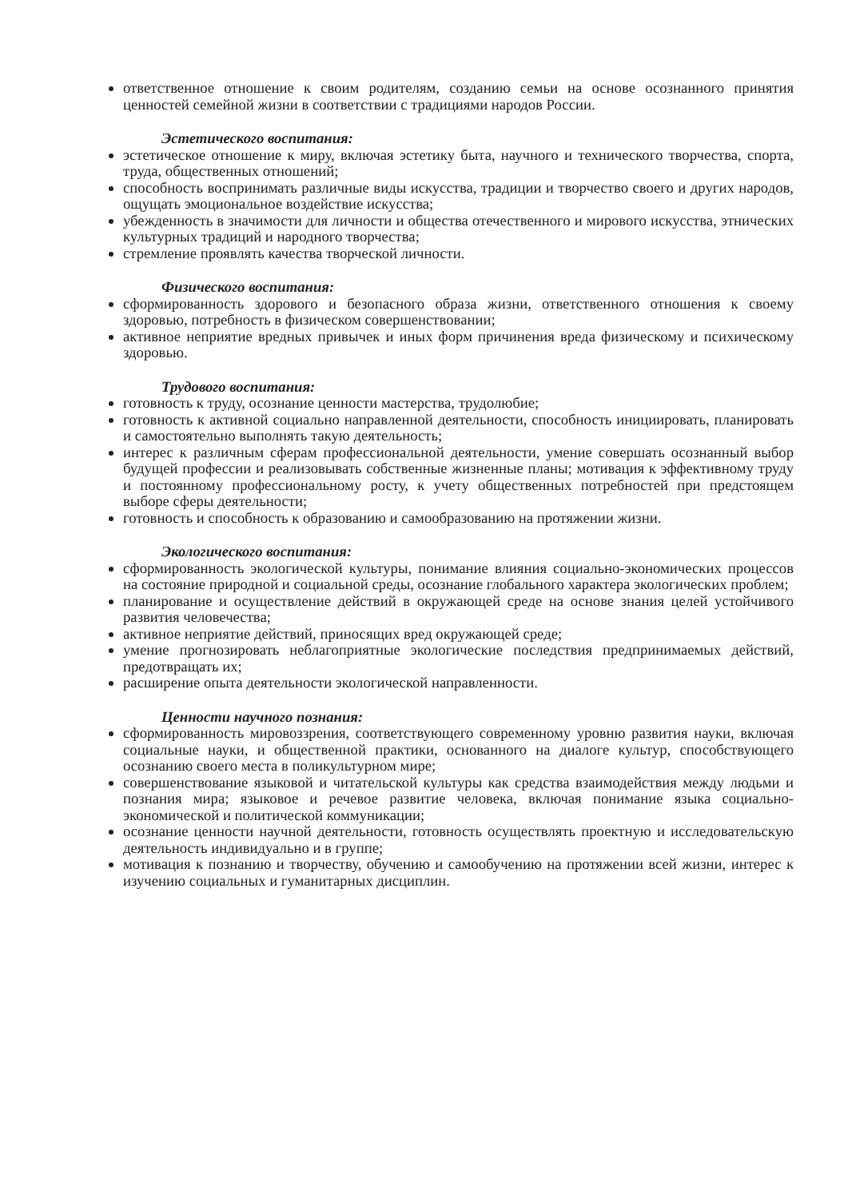ответственное отношение к своим родителям, созданию семьи на основе осознанного принятия ценностей семейной жизни в соответствии с традициями народов России.
Эстетического воспитания:
эстетическое отношение к миру, включая эстетику быта, научного и технического творчества, спорта, труда, общественных отношений;
способность воспринимать различные виды искусства, традиции и творчество своего и других народов, ощущать эмоциональное воздействие искусства;
убежденность в значимости для личности и общества отечественного и мирового искусства, этнических культурных традиций и народного творчества;
стремление проявлять качества творческой личности.
Физического воспитания:
сформированность здорового и безопасного образа жизни, ответственного отношения к своему здоровью, потребность в физическом совершенствовании;
активное неприятие вредных привычек и иных форм причинения вреда физическому и психическому здоровью.
Трудового воспитания:
готовность к труду, осознание ценности мастерства, трудолюбие;
готовность к активной социально направленной деятельности, способность инициировать, планировать и самостоятельно выполнять такую деятельность;
интерес к различным сферам профессиональной деятельности, умение совершать осознанный выбор будущей профессии и реализовывать собственные жизненные планы; мотивация к эффективному труду и постоянному профессиональному росту, к учету общественных потребностей при предстоящем выборе сферы деятельности;
готовность и способность к образованию и самообразованию на протяжении жизни.
Экологического воспитания:
сформированность экологической культуры, понимание влияния социально-экономических процессов на состояние природной и социальной среды, осознание глобального характера экологических проблем;
планирование и осуществление действий в окружающей среде на основе знания целей устойчивого развития человечества;
активное неприятие действий, приносящих вред окружающей среде;
умение прогнозировать неблагоприятные экологические последствия предпринимаемых действий, предотвращать их;
расширение опыта деятельности экологической направленности.
Ценности научного познания:
сформированность мировоззрения, соответствующего современному уровню развития науки, включая социальные науки, и общественной практики, основанного на диалоге культур, способствующего осознанию своего места в поликультурном мире;
совершенствование языковой и читательской культуры как средства взаимодействия между людьми и познания мира; языковое и речевое развитие человека, включая понимание языка социально-экономической и политической коммуникации;
осознание ценности научной деятельности, готовность осуществлять проектную и исследовательскую деятельность индивидуально и в группе;
мотивация к познанию и творчеству, обучению и самообучению на протяжении всей жизни, интерес к изучению социальных и гуманитарных дисциплин.